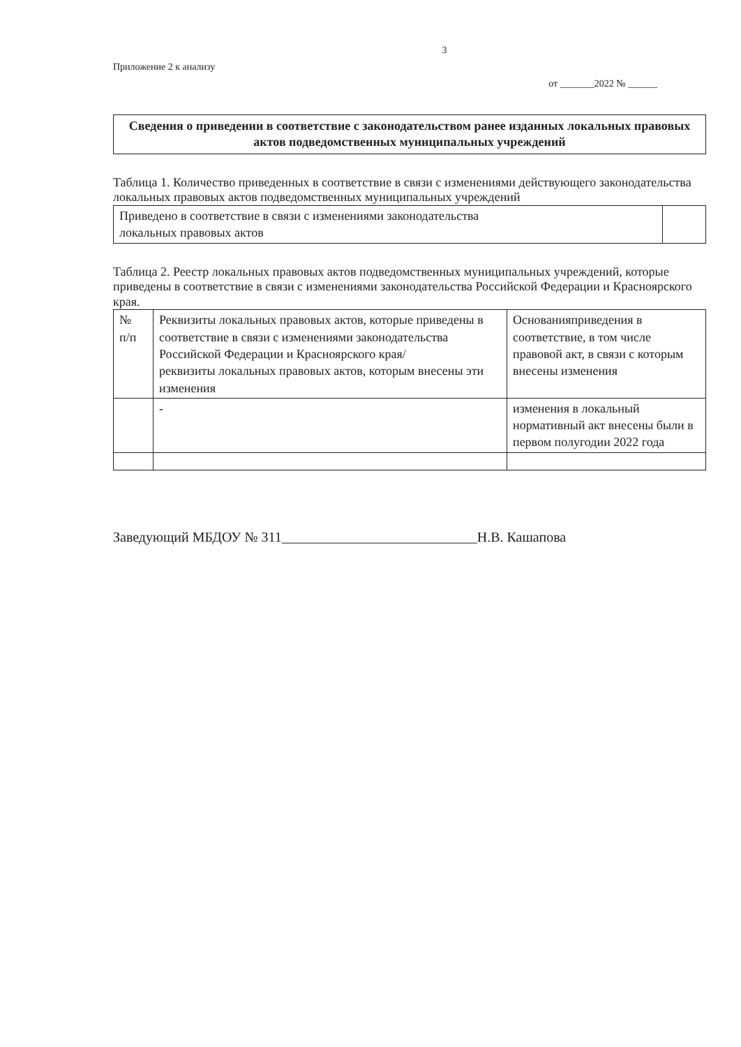3
Приложение 2 к анализу
от _______2022 № ______
Сведения о приведении в соответствие с законодательством ранее изданных локальных правовых актов подведомственных муниципальных учреждений
Таблица 1. Количество приведенных в соответствие в связи с изменениями действующего законодательства локальных правовых актов подведомственных муниципальных учреждений
| Приведено в соответствие в связи с изменениями законодательства локальных правовых актов | |
Таблица 2. Реестр локальных правовых актов подведомственных муниципальных учреждений, которые приведены в соответствие в связи с изменениями законодательства Российской Федерации и Красноярского края.
| № п/п | Реквизиты локальных правовых актов, которые приведены в соответствие в связи с изменениями законодательства Российской Федерации и Красноярского края/ реквизиты локальных правовых актов, которым внесены эти изменения | Основанияприведения в соответствие, в том числе правовой акт, в связи с которым внесены изменения |
| | - | изменения в локальный нормативный акт внесены были в первом полугодии 2022 года |
Заведующий МБДОУ № 311____________________________Н.В. Кашапова